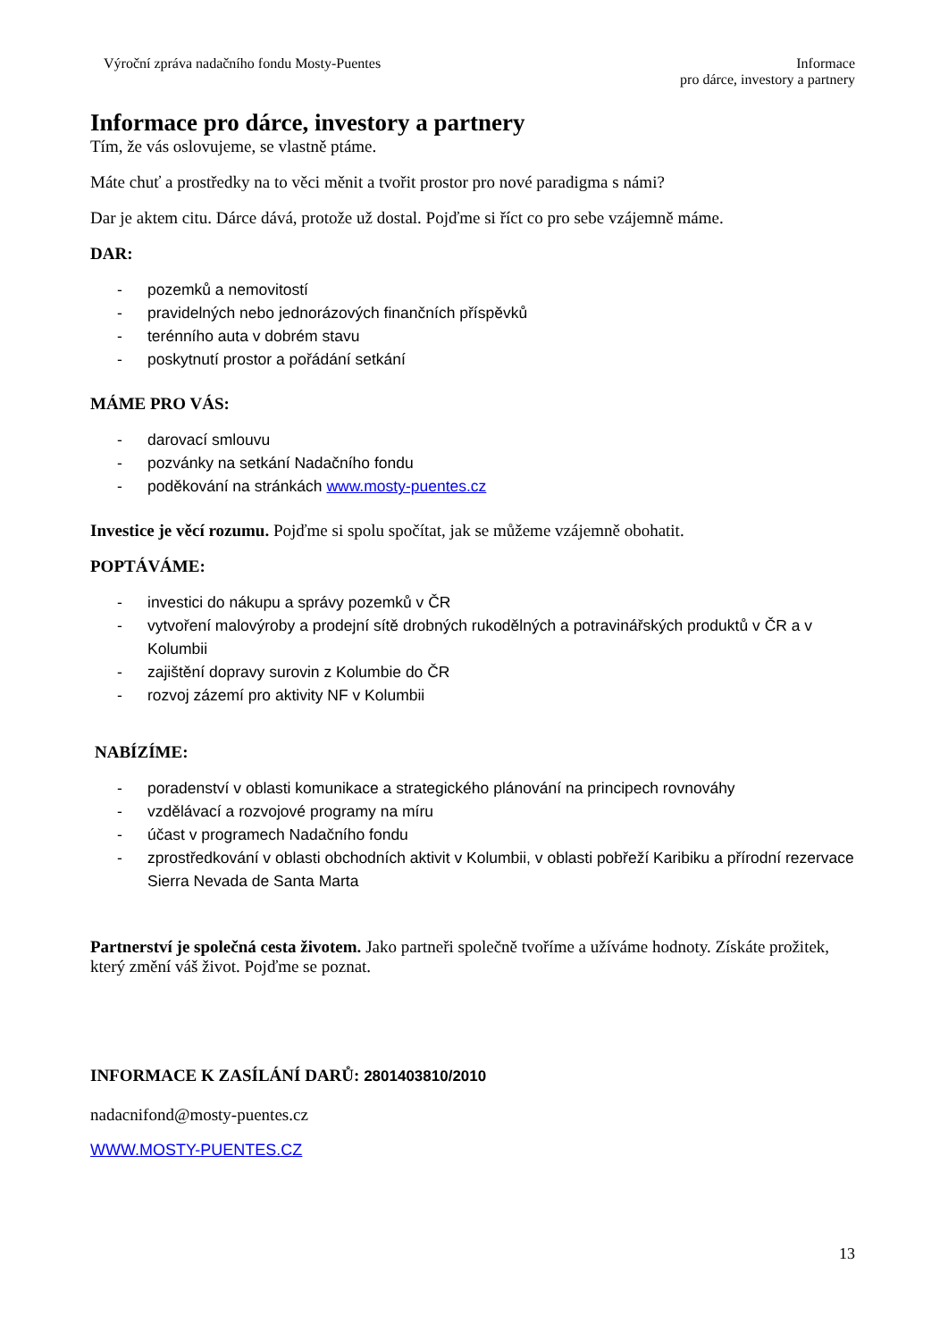Výroční zpráva nadačního fondu Mosty-Puentes
Informace
pro dárce, investory a partnery
Informace pro dárce, investory a partnery
Tím, že vás oslovujeme, se vlastně ptáme.
Máte chuť a prostředky na to věci měnit a tvořit prostor pro nové paradigma s námi?
Dar je aktem citu. Dárce dává, protože už dostal. Pojďme si říct co pro sebe vzájemně máme.
DAR:
- pozemků a nemovitostí
- pravidelných nebo jednorázových finančních příspěvků
- terénního auta v dobrém stavu
- poskytnutí prostor a pořádání setkání
MÁME PRO VÁS:
- darovací smlouvu
- pozvánky na setkání Nadačního fondu
- poděkování na stránkách www.mosty-puentes.cz
Investice je věcí rozumu. Pojďme si spolu spočítat, jak se můžeme vzájemně obohatit.
POPTÁVÁME:
- investici do nákupu a správy pozemků v ČR
- vytvoření malovýroby a prodejní sítě drobných rukodělných a potravinářských produktů v ČR a v Kolumbii
- zajištění dopravy surovin z Kolumbie do ČR
- rozvoj zázemí pro aktivity NF v Kolumbii
NABÍZÍME:
- poradenství v oblasti komunikace a strategického plánování na principech rovnováhy
- vzdělávací a rozvojové programy na míru
- účast v programech Nadačního fondu
- zprostředkování v oblasti obchodních aktivit v Kolumbii, v oblasti pobřeží Karibiku a přírodní rezervace Sierra Nevada de Santa Marta
Partnerství je společná cesta životem. Jako partneři společně tvoříme a užíváme hodnoty. Získáte prožitek, který změní váš život. Pojďme se poznat.
INFORMACE K ZASÍLÁNÍ DARŮ: 2801403810/2010
nadacnifond@mosty-puentes.cz
WWW.MOSTY-PUENTES.CZ
13